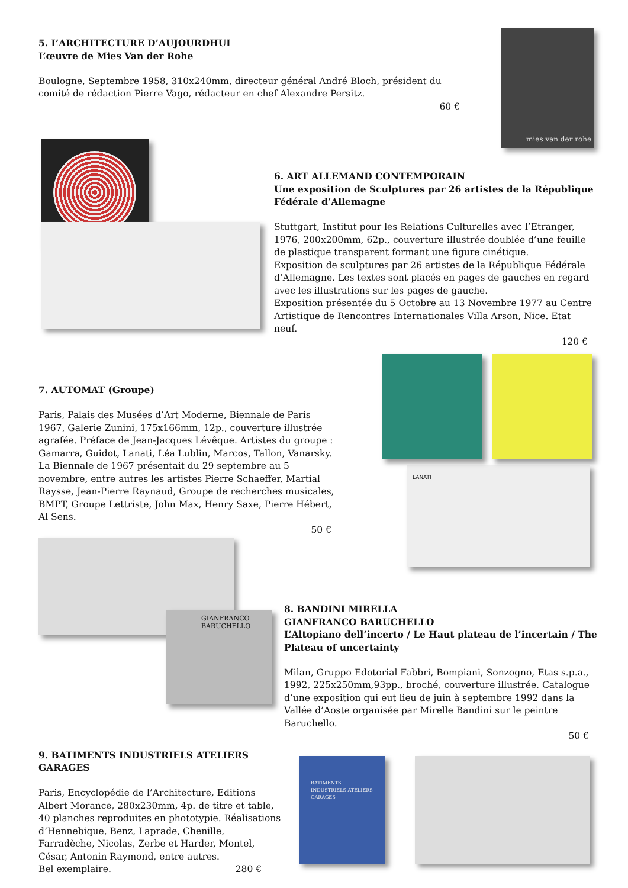5. L’ARCHITECTURE D’AUJOURDHUI
L’œuvre de Mies Van der Rohe
Boulogne, Septembre 1958, 310x240mm, directeur général André Bloch, président du comité de rédaction Pierre Vago, rédacteur en chef Alexandre Persitz.
60 €
mies van der rohe
6. ART ALLEMAND CONTEMPORAIN
Une exposition de Sculptures par 26 artistes de la République Fédérale d’Allemagne
Stuttgart, Institut pour les Relations Culturelles avec l’Etranger, 1976, 200x200mm, 62p., couverture illustrée doublée d’une feuille de plastique transparent formant une figure cinétique.
Exposition de sculptures par 26 artistes de la République Fédérale d’Allemagne. Les textes sont placés en pages de gauches en regard avec les illustrations sur les pages de gauche.
Exposition présentée du 5 Octobre au 13 Novembre 1977 au Centre Artistique de Rencontres Internationales Villa Arson, Nice. Etat neuf.
120 €
7. AUTOMAT (Groupe)
Paris, Palais des Musées d’Art Moderne, Biennale de Paris 1967, Galerie Zunini, 175x166mm, 12p., couverture illustrée agrafée. Préface de Jean-Jacques Lévêque. Artistes du groupe : Gamarra, Guidot, Lanati, Léa Lublin, Marcos, Tallon, Vanarsky.
La Biennale de 1967 présentait du 29 septembre au 5 novembre, entre autres les artistes Pierre Schaeffer, Martial Raysse, Jean-Pierre Raynaud, Groupe de recherches musicales, BMPT, Groupe Lettriste, John Max, Henry Saxe, Pierre Hébert, Al Sens.
50 €
LANATI
GIANFRANCO BARUCHELLO
8. BANDINI MIRELLA
GIANFRANCO BARUCHELLO
L’Altopiano dell’incerto / Le Haut plateau de l’incertain / The Plateau of uncertainty
Milan, Gruppo Edotorial Fabbri, Bompiani, Sonzogno, Etas s.p.a., 1992, 225x250mm,93pp., broché, couverture illustrée. Catalogue d’une exposition qui eut lieu de juin à septembre 1992 dans la Vallée d’Aoste organisée par Mirelle Bandini sur le peintre Baruchello.
50 €
9. BATIMENTS INDUSTRIELS ATELIERS GARAGES
Paris, Encyclopédie de l’Architecture, Editions Albert Morance, 280x230mm, 4p. de titre et table, 40 planches reproduites en phototypie. Réalisations d’Hennebique, Benz, Laprade, Chenille, Farradèche, Nicolas, Zerbe et Harder, Montel, César, Antonin Raymond, entre autres.
Bel exemplaire. 280 €
BATIMENTS INDUSTRIELS ATELIERS GARAGES